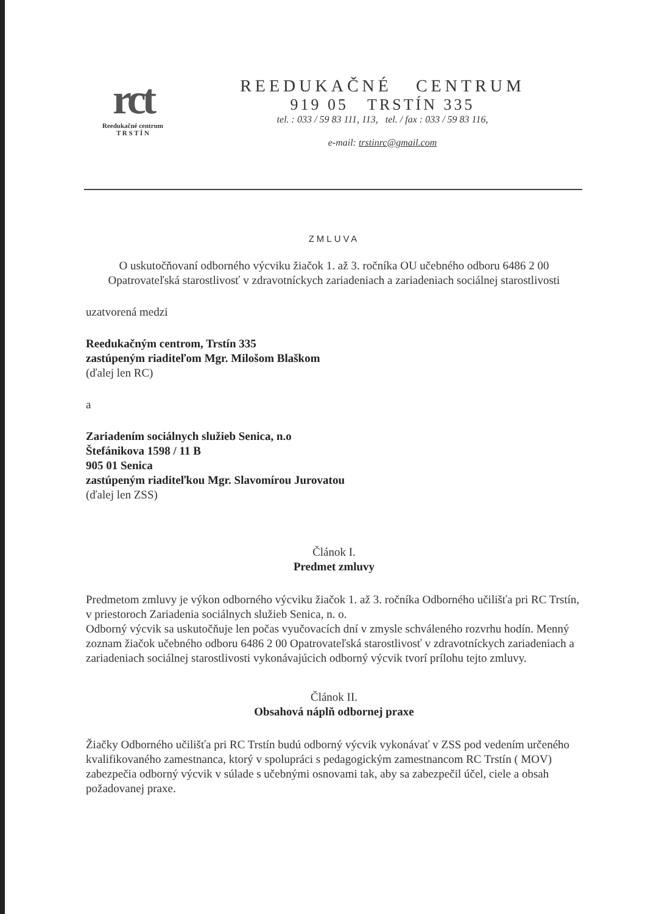rct
Reedukačné centrum
T R S T Í N
REEDUKAČNÉ CENTRUM
919 05 TRSTÍN 335
tel. : 033 / 59 83 111, 113, tel. / fax : 033 / 59 83 116,
e-mail: trstinrc@gmail.com
ZMLUVA
O uskutočňovaní odborného výcviku žiačok 1. až 3. ročníka OU učebného odboru 6486 2 00 Opatrovateľská starostlivosť v zdravotníckych zariadeniach a zariadeniach sociálnej starostlivosti
uzatvorená medzi
Reedukačným centrom, Trstín 335
zastúpeným riaditeľom Mgr. Milošom Blaškom
(ďalej len RC)
a
Zariadením sociálnych služieb Senica, n.o
Štefánikova 1598 / 11 B
905 01 Senica
zastúpeným riaditeľkou Mgr. Slavomírou Jurovatou
(ďalej len ZSS)
Článok I.
Predmet zmluvy
Predmetom zmluvy je výkon odborného výcviku žiačok 1. až 3. ročníka Odborného učilišťa pri RC Trstín, v priestoroch Zariadenia sociálnych služieb Senica, n. o.
Odborný výcvik sa uskutočňuje len počas vyučovacích dní v zmysle schváleného rozvrhu hodín. Menný zoznam žiačok učebného odboru 6486 2 00 Opatrovateľská starostlivosť v zdravotníckych zariadeniach a zariadeniach sociálnej starostlivosti vykonávajúcich odborný výcvik tvorí prílohu tejto zmluvy.
Článok II.
Obsahová náplň odbornej praxe
Žiačky Odborného učilišťa pri RC Trstín budú odborný výcvik vykonávať v ZSS pod vedením určeného kvalifikovaného zamestnanca, ktorý v spolupráci s pedagogickým zamestnancom RC Trstín ( MOV) zabezpečia odborný výcvik v súlade s učebnými osnovami tak, aby sa zabezpečil účel, ciele a obsah požadovanej praxe.